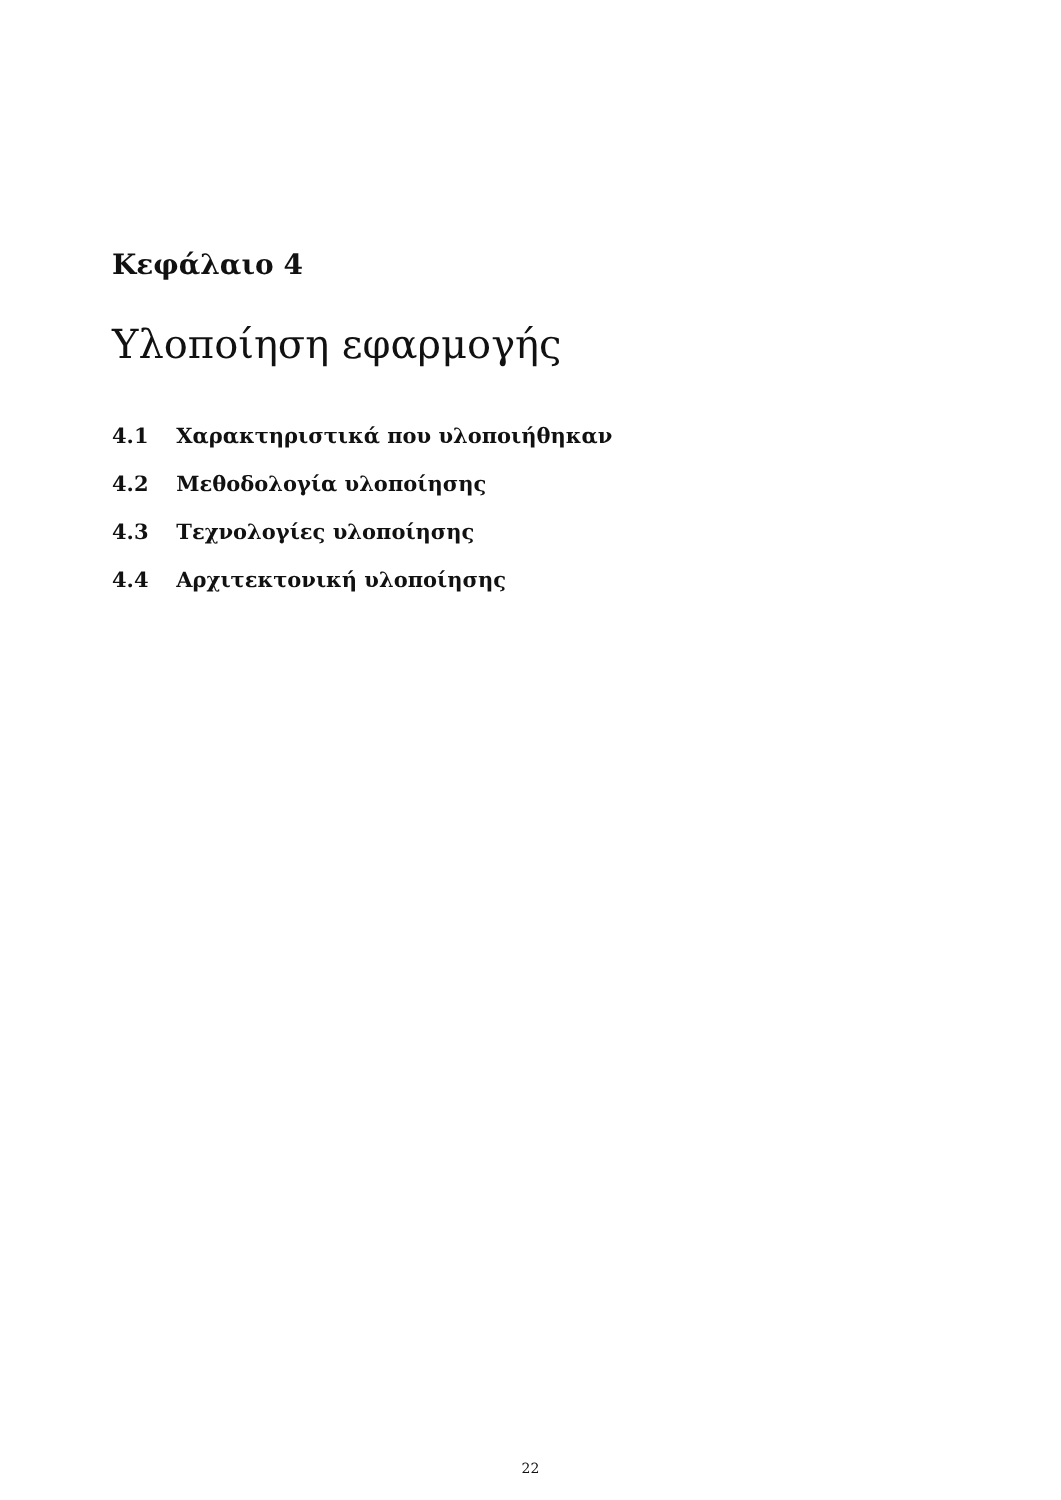Κεφάλαιο 4
Υλοποίηση εφαρμογής
4.1 Χαρακτηριστικά που υλοποιήθηκαν
4.2 Μεθοδολογία υλοποίησης
4.3 Τεχνολογίες υλοποίησης
4.4 Αρχιτεκτονική υλοποίησης
22